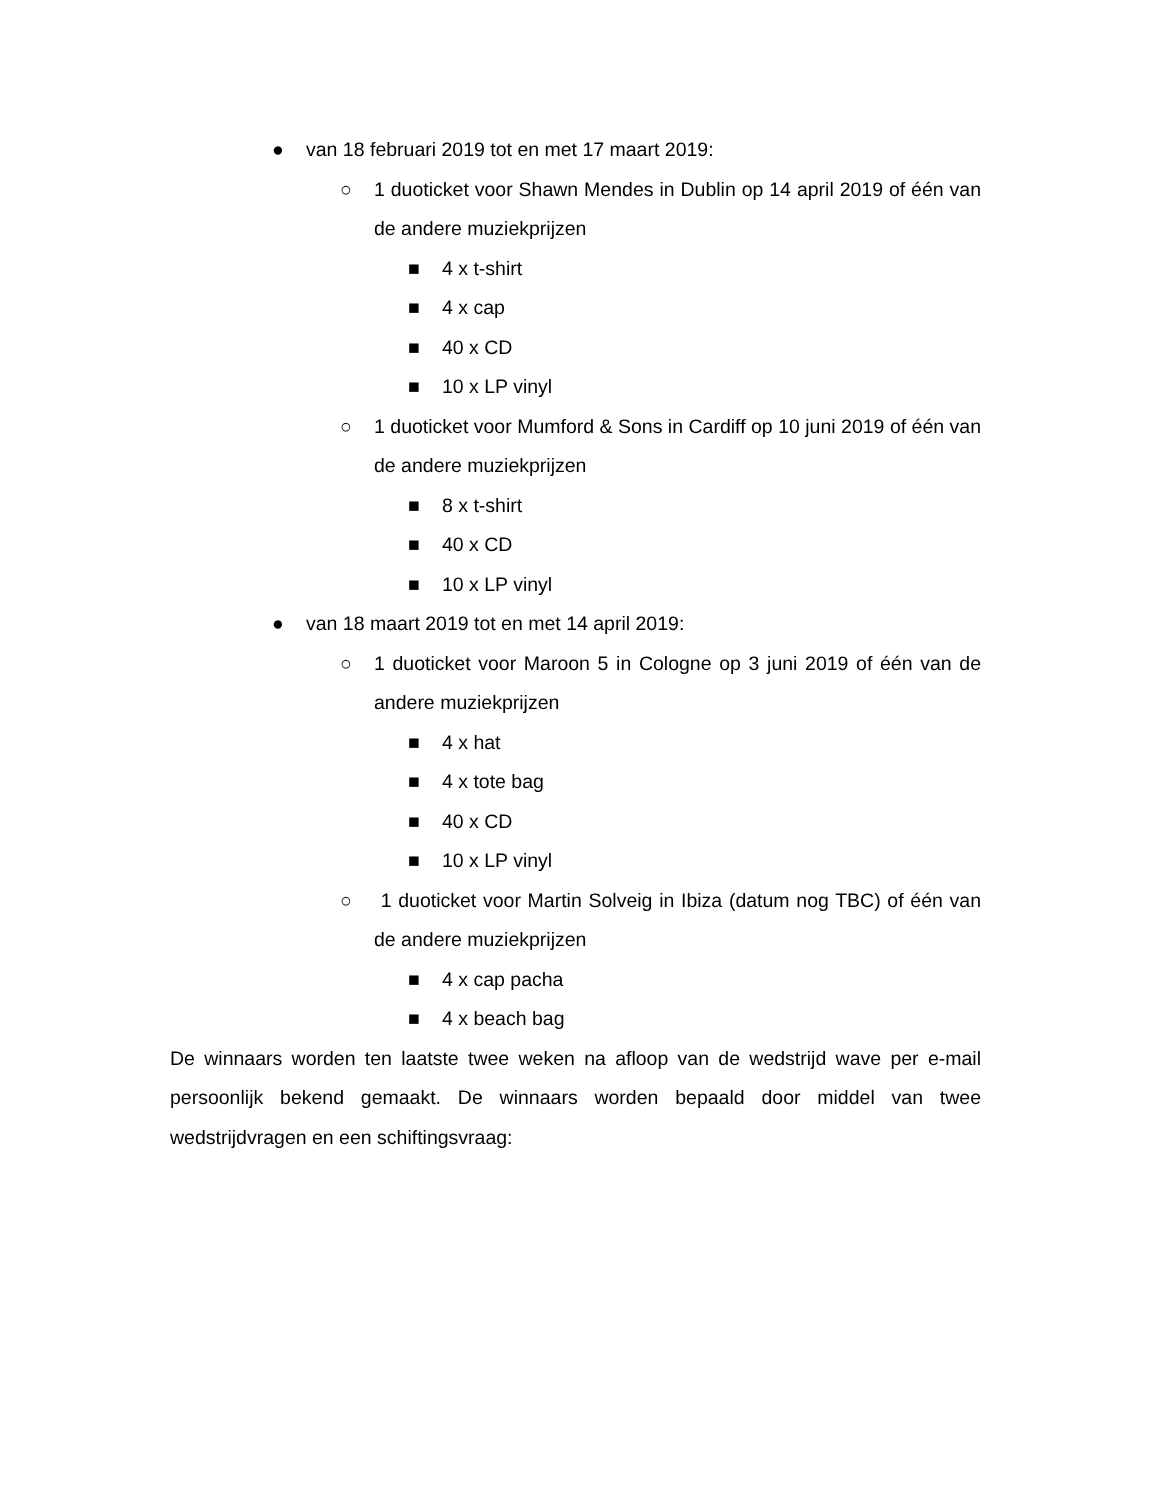● van 18 februari 2019 tot en met 17 maart 2019:
○ 1 duoticket voor Shawn Mendes in Dublin op 14 april 2019 of één van de andere muziekprijzen
■ 4 x t-shirt
■ 4 x cap
■ 40 x CD
■ 10 x LP vinyl
○ 1 duoticket voor Mumford & Sons in Cardiff op 10 juni 2019 of één van de andere muziekprijzen
■ 8 x t-shirt
■ 40 x CD
■ 10 x LP vinyl
● van 18 maart 2019 tot en met 14 april 2019:
○ 1 duoticket voor Maroon 5 in Cologne op 3 juni 2019 of één van de andere muziekprijzen
■ 4 x hat
■ 4 x tote bag
■ 40 x CD
■ 10 x LP vinyl
○ 1 duoticket voor Martin Solveig in Ibiza (datum nog TBC) of één van de andere muziekprijzen
■ 4 x cap pacha
■ 4 x beach bag
De winnaars worden ten laatste twee weken na afloop van de wedstrijd wave per e-mail persoonlijk bekend gemaakt. De winnaars worden bepaald door middel van twee wedstrijdvragen en een schiftingsvraag: